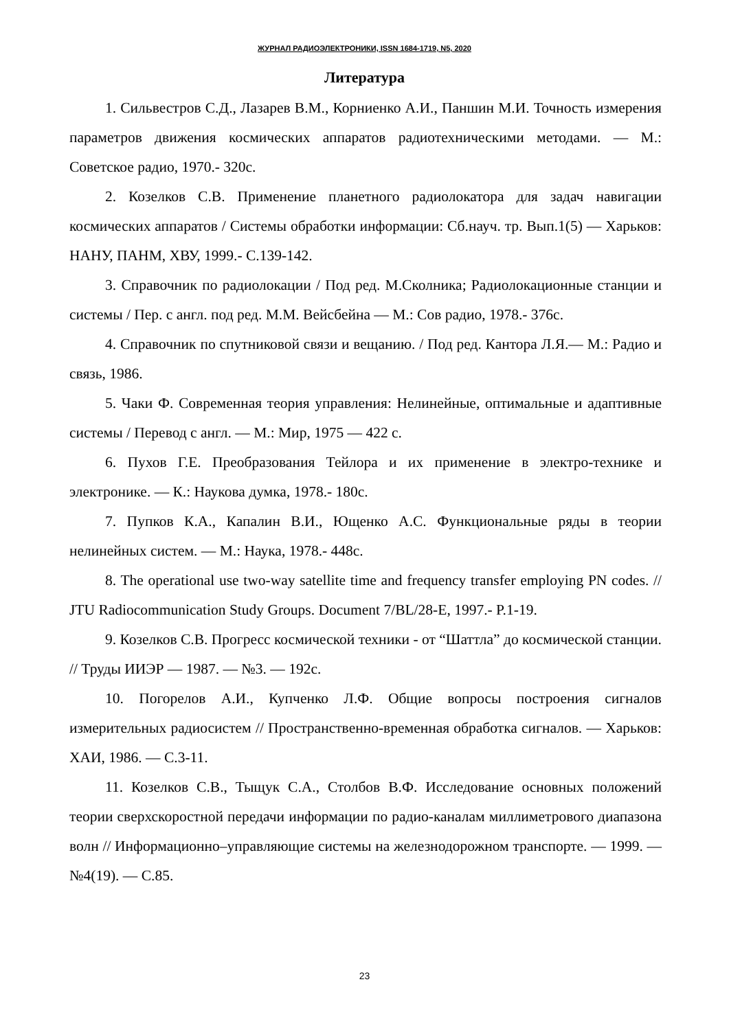ЖУРНАЛ РАДИОЭЛЕКТРОНИКИ, ISSN 1684-1719, N5, 2020
Литература
1. Сильвестров С.Д., Лазарев В.М., Корниенко А.И., Паншин М.И. Точность измерения параметров движения космических аппаратов радиотехническими методами. — М.: Советское радио, 1970.- 320с.
2. Козелков С.В. Применение планетного радиолокатора для задач навигации космических аппаратов / Системы обработки информации: Сб.науч. тр. Вып.1(5) — Харьков: НАНУ, ПАНМ, ХВУ, 1999.- С.139-142.
3. Справочник по радиолокации / Под ред. М.Сколника; Радиолокационные станции и системы / Пер. с англ. под ред. М.М. Вейсбейна — М.: Сов радио, 1978.- 376с.
4. Справочник по спутниковой связи и вещанию. / Под ред. Кантора Л.Я.— М.: Радио и связь, 1986.
5. Чаки Ф. Современная теория управления: Нелинейные, оптимальные и адаптивные системы / Перевод с англ. — М.: Мир, 1975 — 422 с.
6. Пухов Г.Е. Преобразования Тейлора и их применение в электро-технике и электронике. — К.: Наукова думка, 1978.- 180с.
7. Пупков К.А., Капалин В.И., Ющенко А.С. Функциональные ряды в теории нелинейных систем. — М.: Наука, 1978.- 448с.
8. The operational use two-way satellite time and frequency transfer employing PN codes. // JTU Radiocommunication Study Groups. Document 7/BL/28-E, 1997.- P.1-19.
9. Козелков С.В. Прогресс космической техники - от “Шаттла” до космической станции. // Труды ИИЭР — 1987. — №3. — 192с.
10. Погорелов А.И., Купченко Л.Ф. Общие вопросы построения сигналов измерительных радиосистем // Пространственно-временная обработка сигналов. — Харьков: ХАИ, 1986. — С.3-11.
11. Козелков С.В., Тыщук С.А., Столбов В.Ф. Исследование основных положений теории сверхскоростной передачи информации по радио-каналам миллиметрового диапазона волн // Информационно–управляющие системы на железнодорожном транспорте. — 1999. — №4(19). — С.85.
23